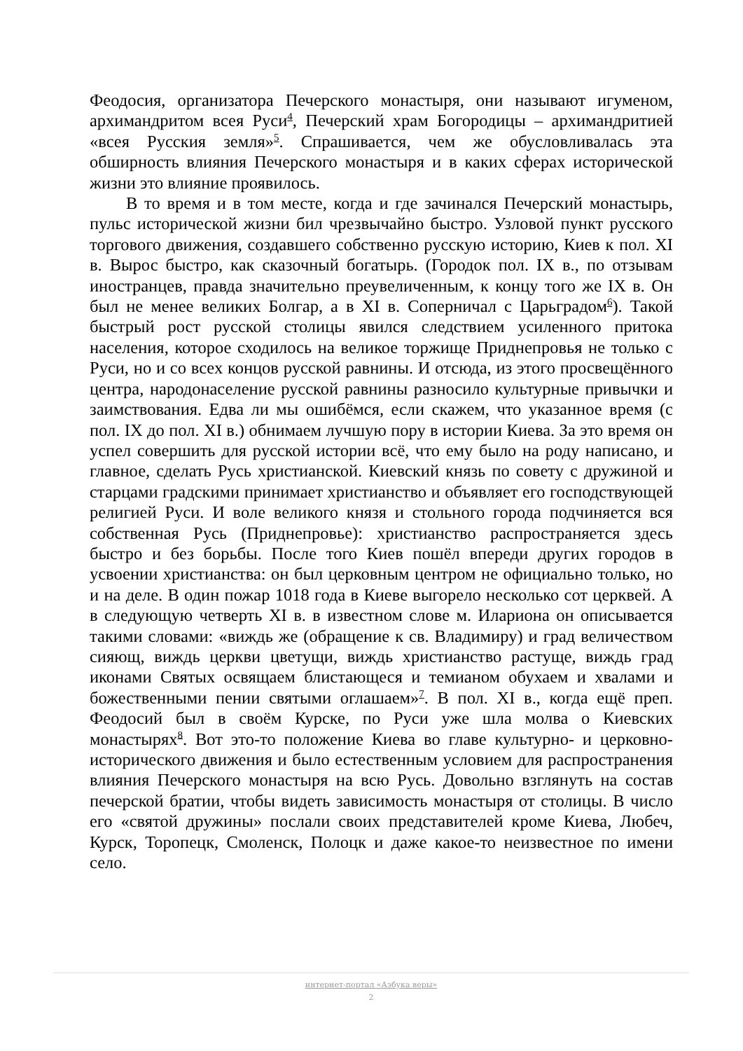Феодосия, организатора Печерского монастыря, они называют игуменом, архимандритом всея Руси<sup>4</sup>, Печерский храм Богородицы – архимандритией «всея Русския земля»<sup>5</sup>. Спрашивается, чем же обусловливалась эта обширность влияния Печерского монастыря и в каких сферах исторической жизни это влияние проявилось.
В то время и в том месте, когда и где зачинался Печерский монастырь, пульс исторической жизни бил чрезвычайно быстро. Узловой пункт русского торгового движения, создавшего собственно русскую историю, Киев к пол. XI в. Вырос быстро, как сказочный богатырь. (Городок пол. IX в., по отзывам иностранцев, правда значительно преувеличенным, к концу того же IX в. Он был не менее великих Болгар, а в XI в. Соперничал с Царьградом<sup>6</sup>). Такой быстрый рост русской столицы явился следствием усиленного притока населения, которое сходилось на великое торжище Приднепровья не только с Руси, но и со всех концов русской равнины. И отсюда, из этого просвещённого центра, народонаселение русской равнины разносило культурные привычки и заимствования. Едва ли мы ошибёмся, если скажем, что указанное время (с пол. IX до пол. XI в.) обнимаем лучшую пору в истории Киева. За это время он успел совершить для русской истории всё, что ему было на роду написано, и главное, сделать Русь христианской. Киевский князь по совету с дружиной и старцами градскими принимает христианство и объявляет его господствующей религией Руси. И воле великого князя и стольного города подчиняется вся собственная Русь (Приднепровье): христианство распространяется здесь быстро и без борьбы. После того Киев пошёл впереди других городов в усвоении христианства: он был церковным центром не официально только, но и на деле. В один пожар 1018 года в Киеве выгорело несколько сот церквей. А в следующую четверть XI в. в известном слове м. Илариона он описывается такими словами: «виждь же (обращение к св. Владимиру) и град величеством сияющ, виждь церкви цветущи, виждь христианство растуще, виждь град иконами Святых освящаем блистающеся и темианом обухаем и хвалами и божественными пении святыми оглашаем»<sup>7</sup>. В пол. XI в., когда ещё преп. Феодосий был в своём Курске, по Руси уже шла молва о Киевских монастырях<sup>8</sup>. Вот это-то положение Киева во главе культурно- и церковно-исторического движения и было естественным условием для распространения влияния Печерского монастыря на всю Русь. Довольно взглянуть на состав печерской братии, чтобы видеть зависимость монастыря от столицы. В число его «святой дружины» послали своих представителей кроме Киева, Любеч, Курск, Торопецк, Смоленск, Полоцк и даже какое-то неизвестное по имени село.
интернет-портал «Азбука веры»
2